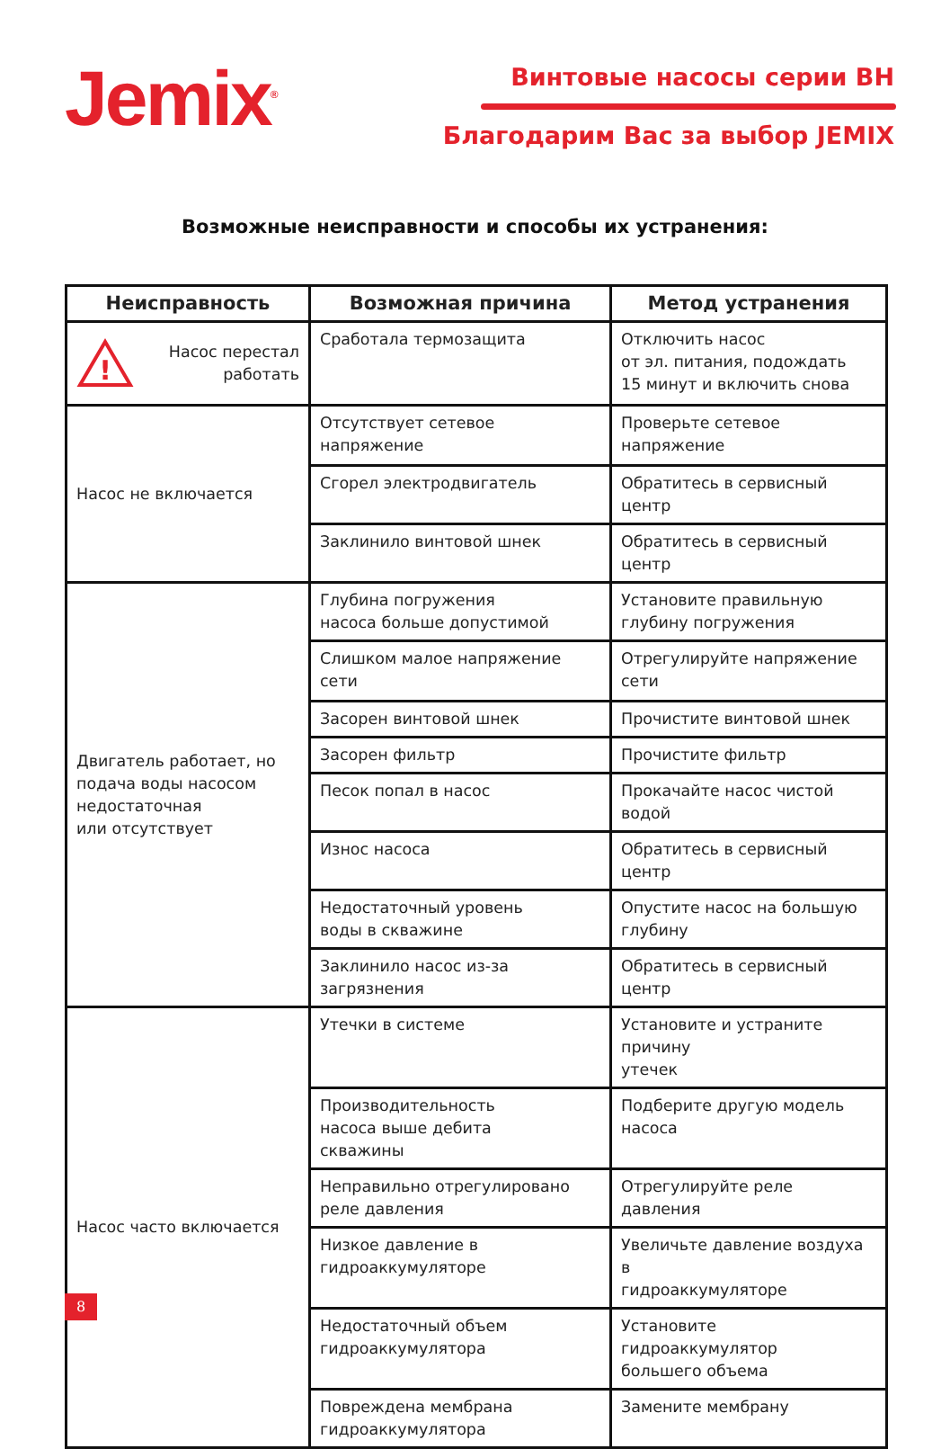Jemix<sup>®</sup> Винтовые насосы серии ВН
Благодарим Вас за выбор JEMIX
Возможные неисправности и способы их устранения:
| Неисправность | Возможная причина | Метод устранения |
| --- | --- | --- |
| ! Насос перестал работать | Сработала термозащита | Отключить насос от эл. питания, подождать 15 минут и включить снова |
| Насос не включается | Отсутствует сетевое напряжение | Проверьте сетевое напряжение |
| | Сгорел электродвигатель | Обратитесь в сервисный центр |
| | Заклинило винтовой шнек | Обратитесь в сервисный центр |
| Двигатель работает, но подача воды насосом недостаточная или отсутствует | Глубина погружения насоса больше допустимой | Установите правильную глубину погружения |
| | Слишком малое напряжение сети | Отрегулируйте напряжение сети |
| | Засорен винтовой шнек | Прочистите винтовой шнек |
| | Засорен фильтр | Прочистите фильтр |
| | Песок попал в насос | Прокачайте насос чистой водой |
| | Износ насоса | Обратитесь в сервисный центр |
| | Недостаточный уровень воды в скважине | Опустите насос на большую глубину |
| | Заклинило насос из-за загрязнения | Обратитесь в сервисный центр |
| Насос часто включается | Утечки в системе | Установите и устраните причину утечек |
| | Производительность насоса выше дебита скважины | Подберите другую модель насоса |
| | Неправильно отрегулировано реле давления | Отрегулируйте реле давления |
| | Низкое давление в гидроаккумуляторе | Увеличьте давление воздуха в гидроаккумуляторе |
| | Недостаточный объем гидроаккумулятора | Установите гидроаккумулятор большего объема |
| | Повреждена мембрана гидроаккумулятора | Замените мембрану |
8